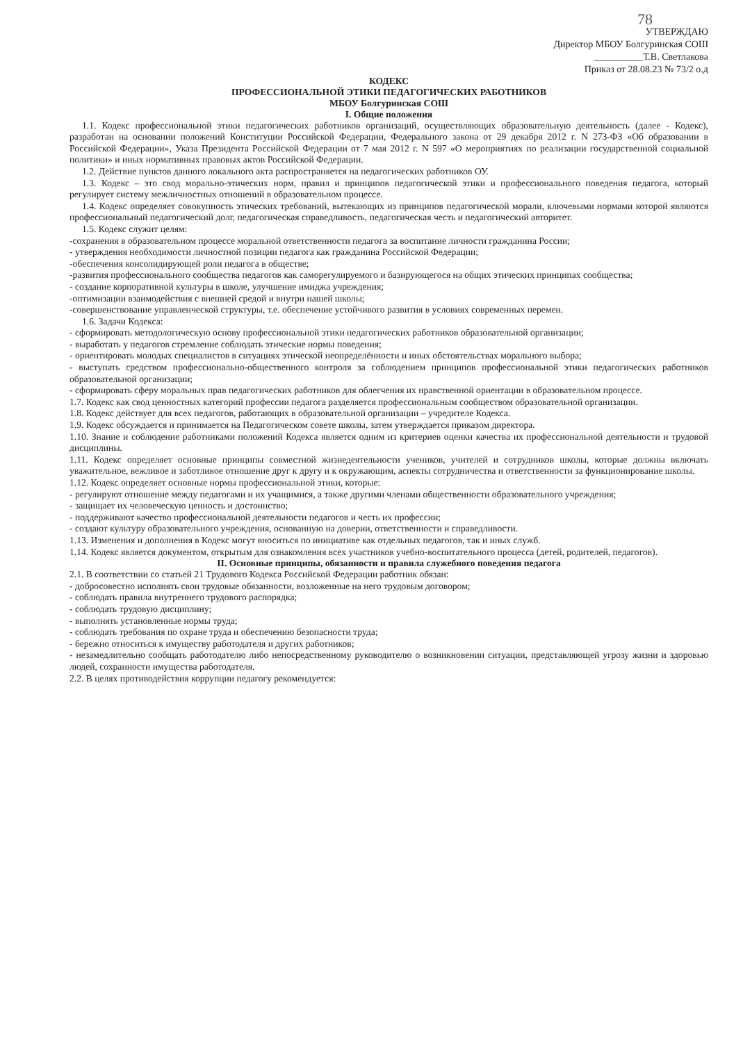78
УТВЕРЖДАЮ
Директор МБОУ Болгуринская СОШ
__________Т.В. Светлакова
Приказ от 28.08.23 № 73/2 о.д
КОДЕКС
ПРОФЕССИОНАЛЬНОЙ ЭТИКИ ПЕДАГОГИЧЕСКИХ РАБОТНИКОВ
МБОУ Болгуринская СОШ
I. Общие положения
1.1. Кодекс профессиональной этики педагогических работников организаций, осуществляющих образовательную деятельность (далее - Кодекс), разработан на основании положений Конституции Российской Федерации, Федерального закона от 29 декабря 2012 г. N 273-ФЗ «Об образовании в Российской Федерации», Указа Президента Российской Федерации от 7 мая 2012 г. N 597 «О мероприятиях по реализации государственной социальной политики» и иных нормативных правовых актов Российской Федерации.
1.2. Действие пунктов данного локального акта распространяется на педагогических работников ОУ.
1.3. Кодекс – это свод морально-этических норм, правил и принципов педагогической этики и профессионального поведения педагога, который регулирует систему межличностных отношений в образовательном процессе.
1.4. Кодекс определяет совокупность этических требований, вытекающих из принципов педагогической морали, ключевыми нормами которой являются профессиональный педагогический долг, педагогическая справедливость, педагогическая честь и педагогический авторитет.
1.5. Кодекс служит целям:
-сохранения в образовательном процессе моральной ответственности педагога за воспитание личности гражданина России;
- утверждения необходимости личностной позиции педагога как гражданина Российской Федерации;
-обеспечения консолидирующей роли педагога в обществе;
-развития профессионального сообщества педагогов как саморегулируемого и базирующегося на общих этических принципах сообщества;
- создание корпоративной культуры в школе, улучшение имиджа учреждения;
-оптимизации взаимодействия с внешней средой и внутри нашей школы;
-совершенствование управленческой структуры, т.е. обеспечение устойчивого развития в условиях современных перемен.
1.6. Задачи Кодекса:
- сформировать методологическую основу профессиональной этики педагогических работников образовательной организации;
- выработать у педагогов стремление соблюдать этические нормы поведения;
- ориентировать молодых специалистов в ситуациях этической неопределённости и иных обстоятельствах морального выбора;
- выступать средством профессионально-общественного контроля за соблюдением принципов профессиональной этики педагогических работников образовательной организации;
- сформировать сферу моральных прав педагогических работников для облегчения их нравственной ориентации в образовательном процессе.
1.7. Кодекс как свод ценностных категорий профессии педагога разделяется профессиональным сообществом образовательной организации.
1.8. Кодекс действует для всех педагогов, работающих в образовательной организации – учредителе Кодекса.
1.9. Кодекс обсуждается и принимается на Педагогическом совете школы, затем утверждается приказом директора.
1.10. Знание и соблюдение работниками положений Кодекса является одним из критериев оценки качества их профессиональной деятельности и трудовой дисциплины.
1.11. Кодекс определяет основные принципы совместной жизнедеятельности учеников, учителей и сотрудников школы, которые должны включать уважительное, вежливое и заботливое отношение друг к другу и к окружающим, аспекты сотрудничества и ответственности за функционирование школы.
1.12. Кодекс определяет основные нормы профессиональной этики, которые:
- регулируют отношение между педагогами и их учащимися, а также другими членами общественности образовательного учреждения;
- защищает их человеческую ценность и достоинство;
- поддерживают качество профессиональной деятельности педагогов и честь их профессии;
- создают культуру образовательного учреждения, основанную на доверии, ответственности и справедливости.
1.13. Изменения и дополнения в Кодекс могут вноситься по инициативе как отдельных педагогов, так и иных служб.
1.14. Кодекс является документом, открытым для ознакомления всех участников учебно-воспитательного процесса (детей, родителей, педагогов).
II. Основные принципы, обязанности и правила служебного поведения педагога
2.1. В соответствии со статьей 21 Трудового Кодекса Российской Федерации работник обязан:
- добросовестно исполнять свои трудовые обязанности, возложенные на него трудовым договором;
- соблюдать правила внутреннего трудового распорядка;
- соблюдать трудовую дисциплину;
- выполнять установленные нормы труда;
- соблюдать требования по охране труда и обеспечению безопасности труда;
- бережно относиться к имуществу работодателя и других работников;
- незамедлительно сообщать работодателю либо непосредственному руководителю о возникновении ситуации, представляющей угрозу жизни и здоровью людей, сохранности имущества работодателя.
2.2. В целях противодействия коррупции педагогу рекомендуется: